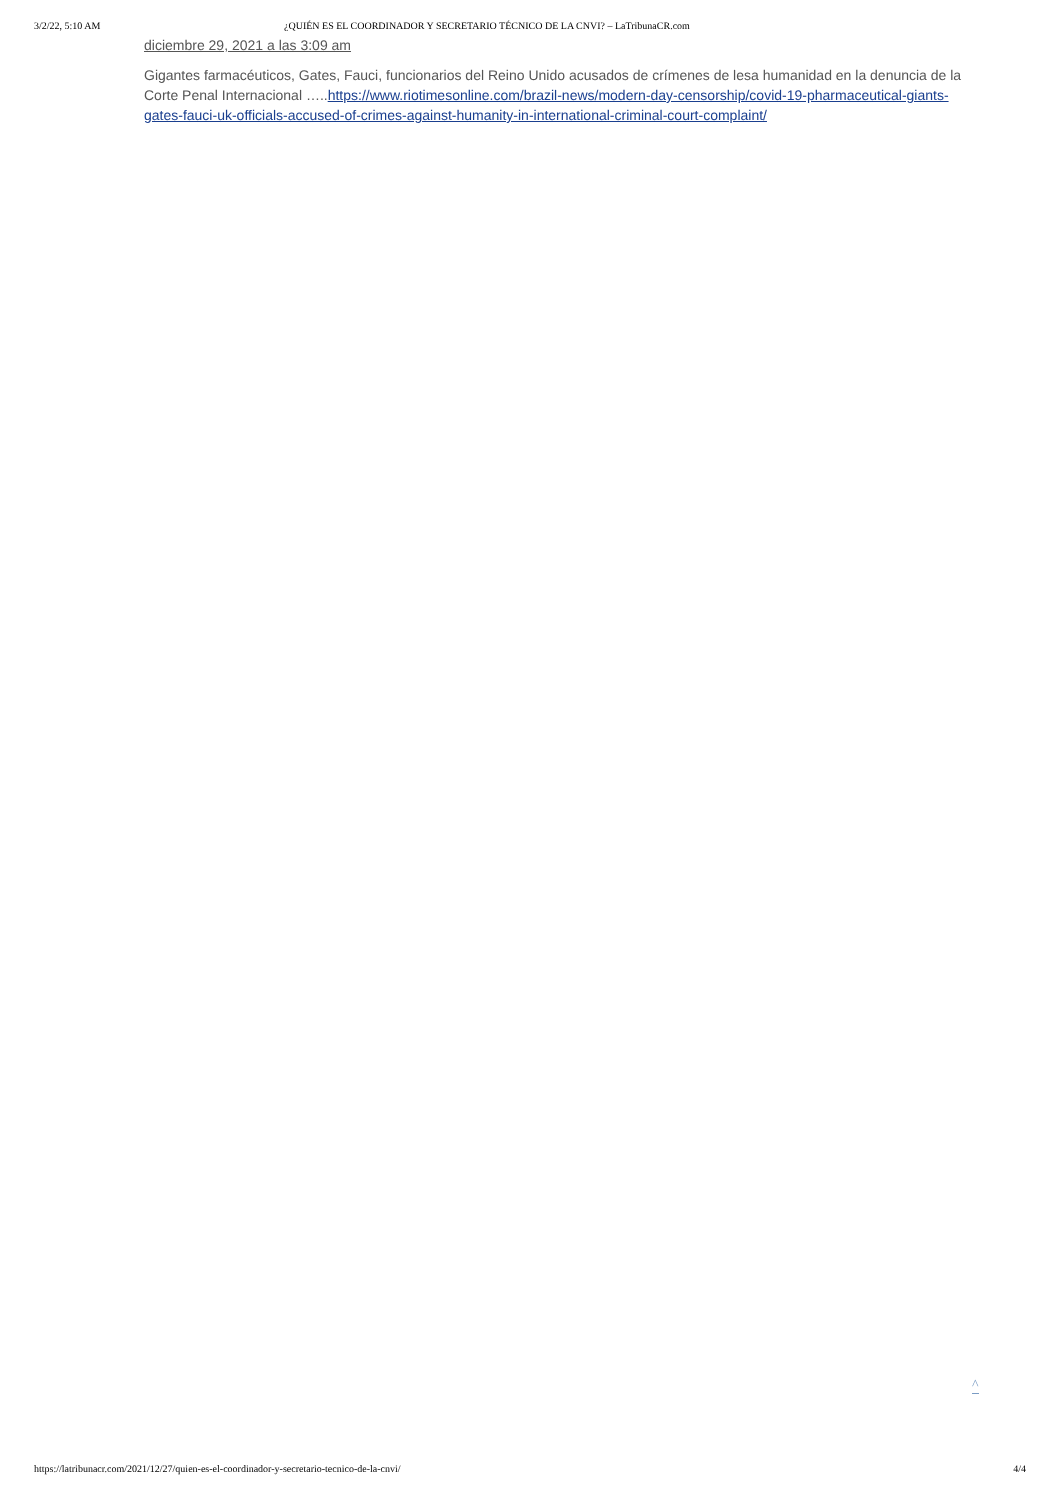3/2/22, 5:10 AM ¿QUIÉN ES EL COORDINADOR Y SECRETARIO TÉCNICO DE LA CNVI? – LaTribunaCR.com
diciembre 29, 2021 a las 3:09 am
Gigantes farmacéuticos, Gates, Fauci, funcionarios del Reino Unido acusados de crímenes de lesa humanidad en la denuncia de la Corte Penal Internacional …..https://www.riotimesonline.com/brazil-news/modern-day-censorship/covid-19-pharmaceutical-giants-gates-fauci-uk-officials-accused-of-crimes-against-humanity-in-international-criminal-court-complaint/
^
https://latribunacr.com/2021/12/27/quien-es-el-coordinador-y-secretario-tecnico-de-la-cnvi/ 4/4